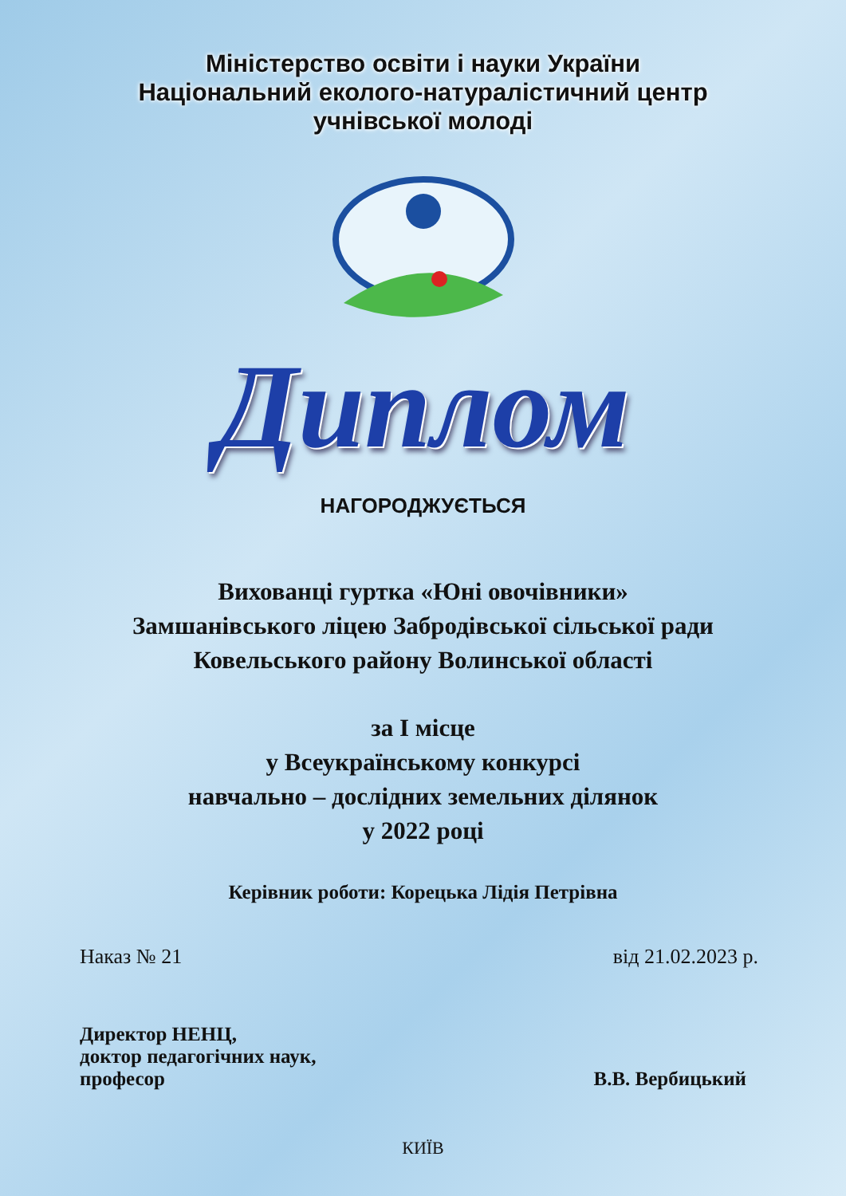Міністерство освіти і науки України
Національний еколого-натуралістичний центр
учнівської молоді
Диплом
НАГОРОДЖУЄТЬСЯ
Вихованці гуртка «Юні овочівники»
Замшанівського ліцею Забродівської сільської ради
Ковельського району Волинської області
за І місце
у Всеукраїнському конкурсі
навчально – дослідних земельних ділянок
у 2022 році
Керівник роботи: Корецька Лідія Петрівна
Наказ № 21 від 21.02.2023 р.
Директор НЕНЦ,
доктор педагогічних наук,
професор
В.В. Вербицький
КИЇВ